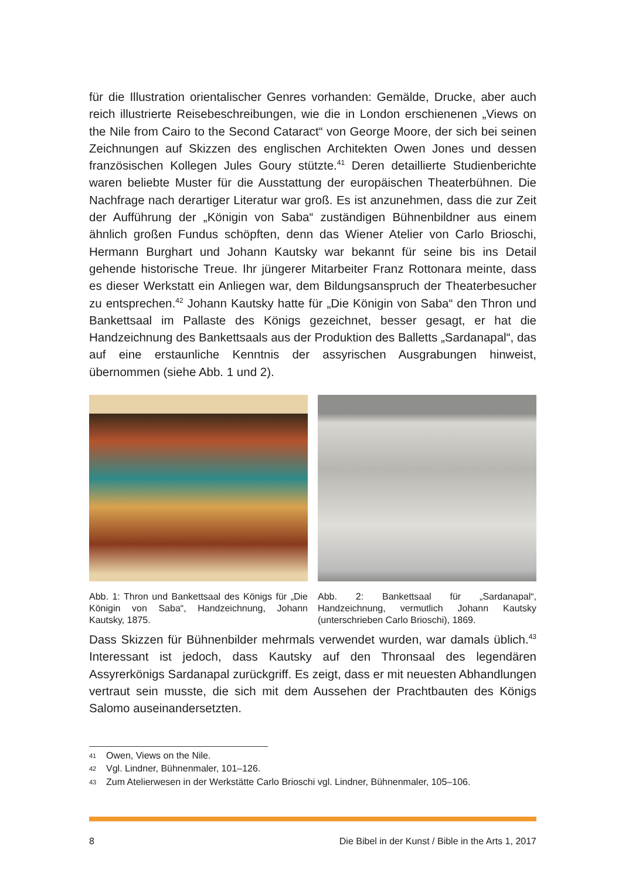für die Illustration orientalischer Genres vorhanden: Gemälde, Drucke, aber auch reich illustrierte Reisebeschreibungen, wie die in London erschienenen „Views on the Nile from Cairo to the Second Cataract“ von George Moore, der sich bei seinen Zeichnungen auf Skizzen des englischen Architekten Owen Jones und dessen französischen Kollegen Jules Goury stützte.<sup>41</sup> Deren detaillierte Studienberichte waren beliebte Muster für die Ausstattung der europäischen Theaterbühnen. Die Nachfrage nach derartiger Literatur war groß. Es ist anzunehmen, dass die zur Zeit der Aufführung der „Königin von Saba“ zuständigen Bühnenbildner aus einem ähnlich großen Fundus schöpften, denn das Wiener Atelier von Carlo Brioschi, Hermann Burghart und Johann Kautsky war bekannt für seine bis ins Detail gehende historische Treue. Ihr jüngerer Mitarbeiter Franz Rottonara meinte, dass es dieser Werkstatt ein Anliegen war, dem Bildungsanspruch der Theaterbesucher zu entsprechen.<sup>42</sup> Johann Kautsky hatte für „Die Königin von Saba“ den Thron und Bankettsaal im Pallaste des Königs gezeichnet, besser gesagt, er hat die Handzeichnung des Bankettsaals aus der Produktion des Balletts „Sardanapal“, das auf eine erstaunliche Kenntnis der assyrischen Ausgrabungen hinweist, übernommen (siehe Abb. 1 und 2).
Abb. 1: Thron und Bankettsaal des Königs für „Die Königin von Saba“, Handzeichnung, Johann Kautsky, 1875.
Abb. 2: Bankettsaal für „Sardanapal“, Handzeichnung, vermutlich Johann Kautsky (unterschrieben Carlo Brioschi), 1869.
Dass Skizzen für Bühnenbilder mehrmals verwendet wurden, war damals üblich.<sup>43</sup> Interessant ist jedoch, dass Kautsky auf den Thronsaal des legendären Assyrerkönigs Sardanapal zurückgriff. Es zeigt, dass er mit neuesten Abhandlungen vertraut sein musste, die sich mit dem Aussehen der Prachtbauten des Königs Salomo auseinandersetzten.
41 Owen, Views on the Nile.
42 Vgl. Lindner, Bühnenmaler, 101–126.
43 Zum Atelierwesen in der Werkstätte Carlo Brioschi vgl. Lindner, Bühnenmaler, 105–106.
8 Die Bibel in der Kunst / Bible in the Arts 1, 2017